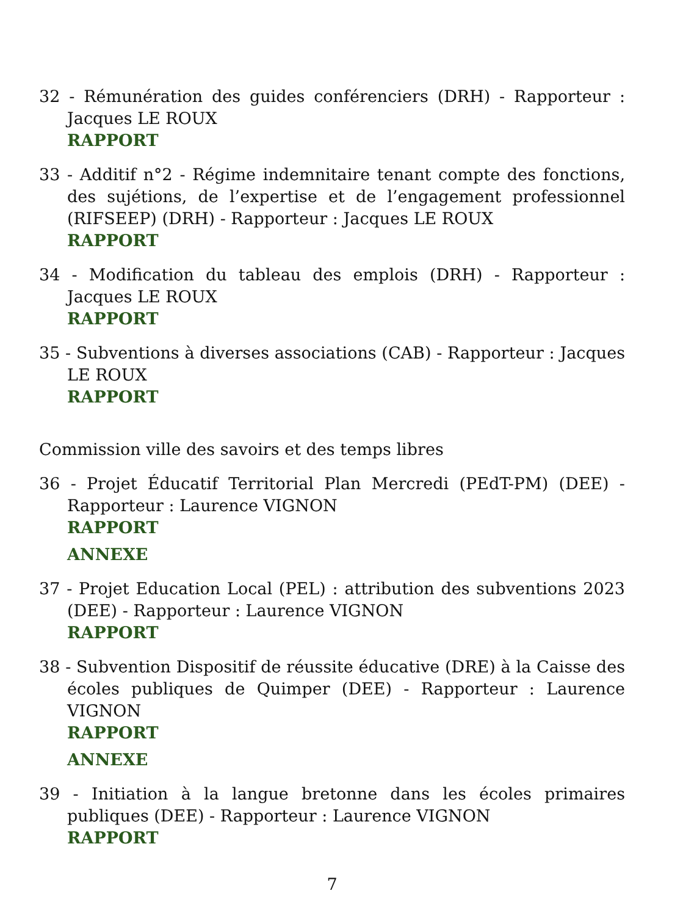32 - Rémunération des guides conférenciers (DRH) - Rapporteur : Jacques LE ROUX
RAPPORT
33 - Additif n°2 - Régime indemnitaire tenant compte des fonctions, des sujétions, de l’expertise et de l’engagement professionnel (RIFSEEP) (DRH) - Rapporteur : Jacques LE ROUX
RAPPORT
34 - Modification du tableau des emplois (DRH) - Rapporteur : Jacques LE ROUX
RAPPORT
35 - Subventions à diverses associations (CAB) - Rapporteur : Jacques LE ROUX
RAPPORT
Commission ville des savoirs et des temps libres
36 - Projet Éducatif Territorial Plan Mercredi (PEdT-PM) (DEE) - Rapporteur : Laurence VIGNON
RAPPORT
ANNEXE
37 - Projet Education Local (PEL) : attribution des subventions 2023 (DEE) - Rapporteur : Laurence VIGNON
RAPPORT
38 - Subvention Dispositif de réussite éducative (DRE) à la Caisse des écoles publiques de Quimper (DEE) - Rapporteur : Laurence VIGNON
RAPPORT
ANNEXE
39 - Initiation à la langue bretonne dans les écoles primaires publiques (DEE) - Rapporteur : Laurence VIGNON
RAPPORT
7